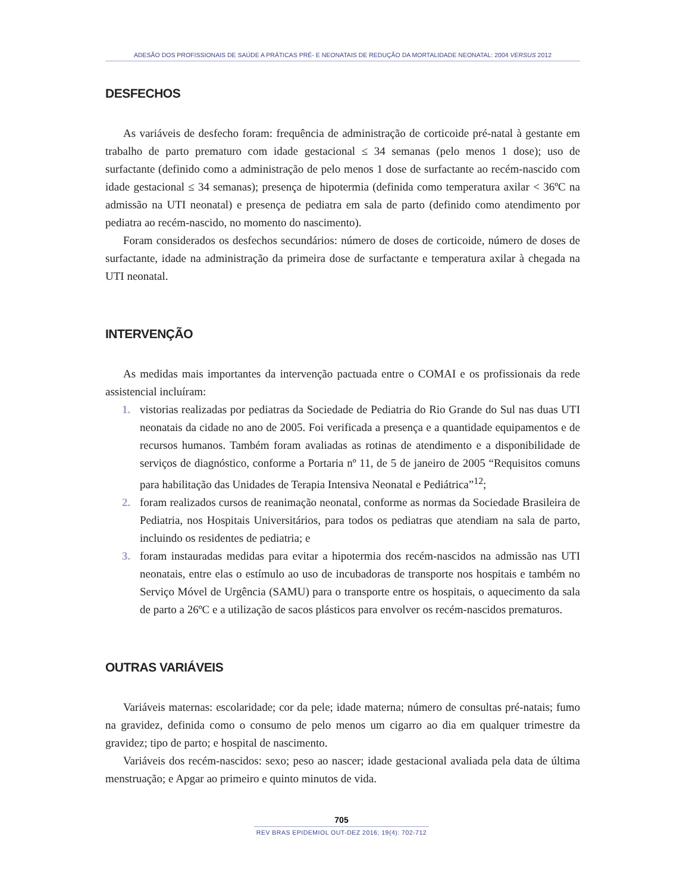ADESÃO DOS PROFISSIONAIS DE SAÚDE A PRÁTICAS PRÉ- E NEONATAIS DE REDUÇÃO DA MORTALIDADE NEONATAL: 2004 VERSUS 2012
DESFECHOS
As variáveis de desfecho foram: frequência de administração de corticoide pré-natal à gestante em trabalho de parto prematuro com idade gestacional ≤ 34 semanas (pelo menos 1 dose); uso de surfactante (definido como a administração de pelo menos 1 dose de surfactante ao recém-nascido com idade gestacional ≤ 34 semanas); presença de hipotermia (definida como temperatura axilar < 36ºC na admissão na UTI neonatal) e presença de pediatra em sala de parto (definido como atendimento por pediatra ao recém-nascido, no momento do nascimento).
Foram considerados os desfechos secundários: número de doses de corticoide, número de doses de surfactante, idade na administração da primeira dose de surfactante e temperatura axilar à chegada na UTI neonatal.
INTERVENÇÃO
As medidas mais importantes da intervenção pactuada entre o COMAI e os profissionais da rede assistencial incluíram:
1. vistorias realizadas por pediatras da Sociedade de Pediatria do Rio Grande do Sul nas duas UTI neonatais da cidade no ano de 2005. Foi verificada a presença e a quantidade equipamentos e de recursos humanos. Também foram avaliadas as rotinas de atendimento e a disponibilidade de serviços de diagnóstico, conforme a Portaria nº 11, de 5 de janeiro de 2005 “Requisitos comuns para habilitação das Unidades de Terapia Intensiva Neonatal e Pediátrica”<sup>12</sup>;
2. foram realizados cursos de reanimação neonatal, conforme as normas da Sociedade Brasileira de Pediatria, nos Hospitais Universitários, para todos os pediatras que atendiam na sala de parto, incluindo os residentes de pediatria; e
3. foram instauradas medidas para evitar a hipotermia dos recém-nascidos na admissão nas UTI neonatais, entre elas o estímulo ao uso de incubadoras de transporte nos hospitais e também no Serviço Móvel de Urgência (SAMU) para o transporte entre os hospitais, o aquecimento da sala de parto a 26ºC e a utilização de sacos plásticos para envolver os recém-nascidos prematuros.
OUTRAS VARIÁVEIS
Variáveis maternas: escolaridade; cor da pele; idade materna; número de consultas pré-natais; fumo na gravidez, definida como o consumo de pelo menos um cigarro ao dia em qualquer trimestre da gravidez; tipo de parto; e hospital de nascimento.
Variáveis dos recém-nascidos: sexo; peso ao nascer; idade gestacional avaliada pela data de última menstruação; e Apgar ao primeiro e quinto minutos de vida.
705
REV BRAS EPIDEMIOL OUT-DEZ 2016; 19(4): 702-712